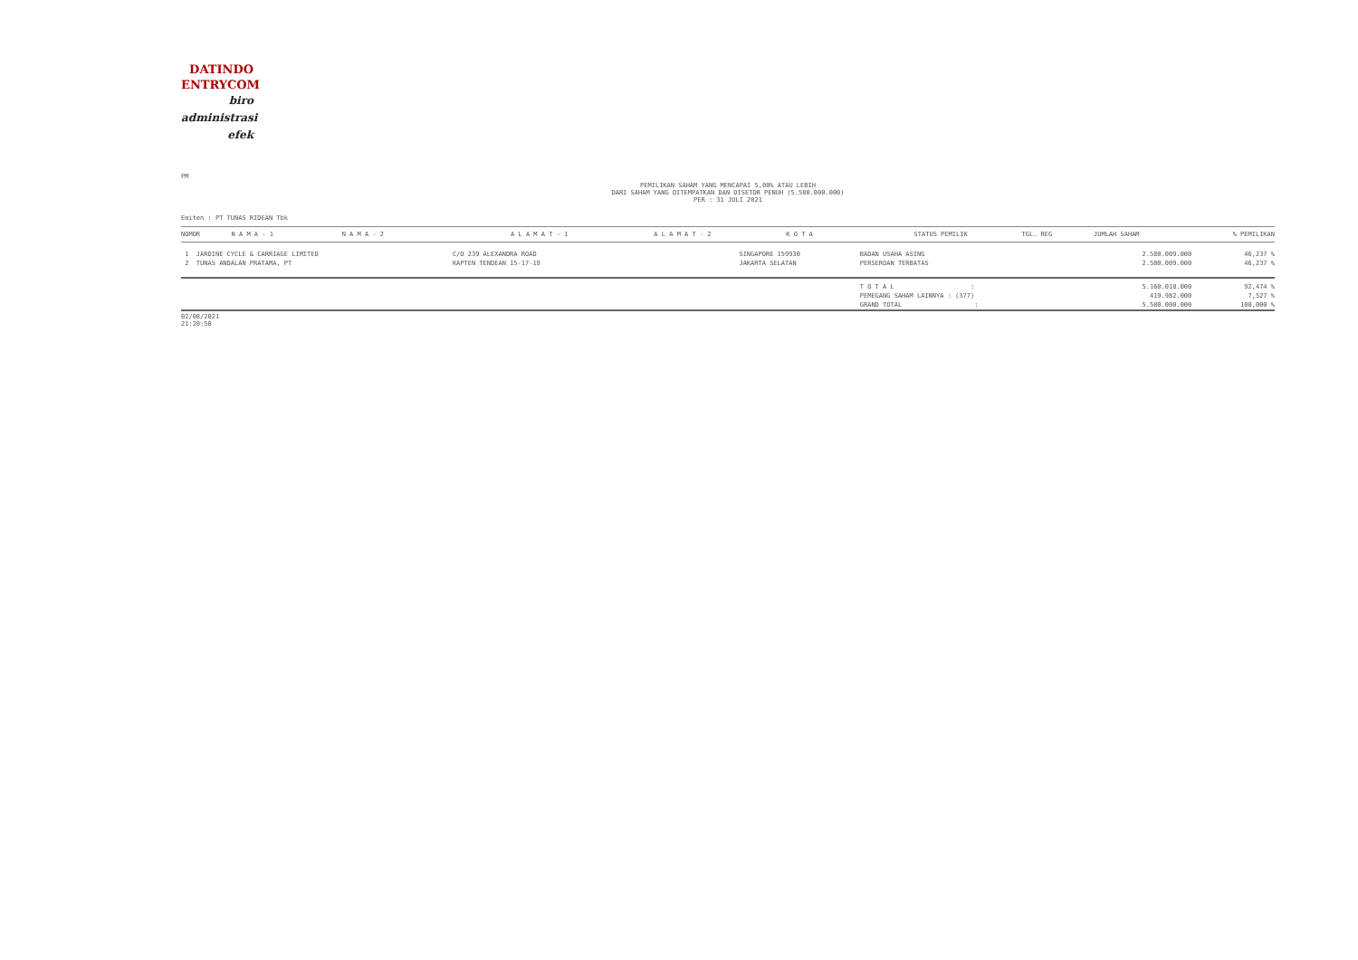DATINDO
ENTRYCOM
biro
administrasi
efek
PM
PEMILIKAN SAHAM YANG MENCAPAI 5,00% ATAU LEBIH
DARI SAHAM YANG DITEMPATKAN DAN DISETOR PENUH (5.580.000.000)
PER : 31 JULI 2021
Emiten : PT TUNAS RIDEAN Tbk
| NOMOR | N A M A - 1 | N A M A - 2 | A L A M A T - 1 | A L A M A T - 2 | K O T A | STATUS PEMILIK | TGL. REG | JUMLAH SAHAM | % PEMILIKAN |
| --- | --- | --- | --- | --- | --- | --- | --- | --- | --- |
| 1 JARDINE CYCLE & CARRIAGE LIMITED | | | C/O 239 ALEXANDRA ROAD | | SINGAPORE 159930 | BADAN USAHA ASING | | 2.580.009.000 | 46,237 % |
| 2 TUNAS ANDALAN PRATAMA, PT | | | KAPTEN TENDEAN 15-17-19 | | JAKARTA SELATAN | PERSEROAN TERBATAS | | 2.580.009.000 | 46,237 % |
| | | | | | | T O T A L : PEMEGANG SAHAM LAINNYA : (377) GRAND TOTAL : | | 5.160.018.000 419.982.000 5.580.000.000 | 92,474 % 7,527 % 100,000 % |
02/08/2021
21:20:50